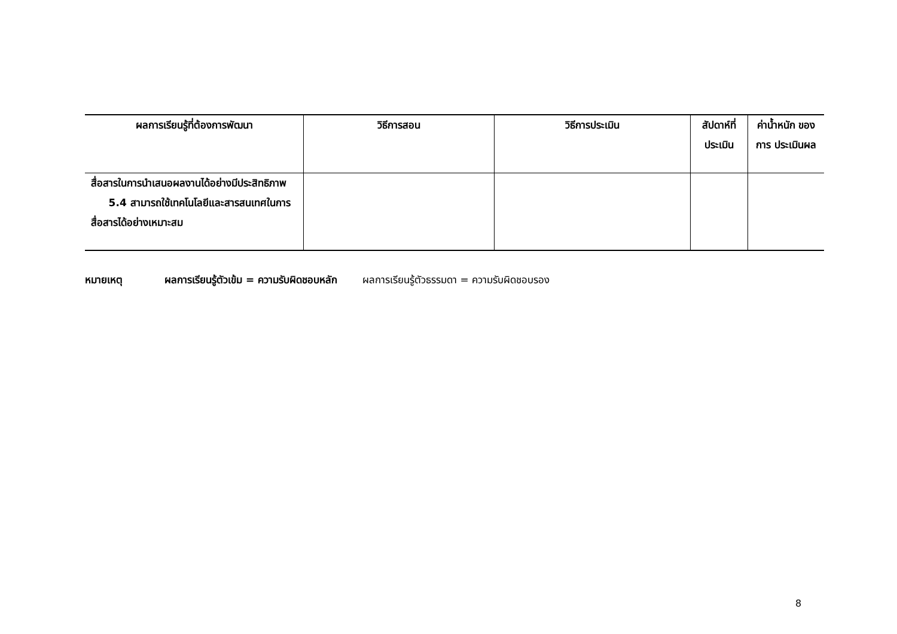| ผลการเรียนรู้ที่ต้องการพัฒนา | วิธีการสอน | วิธีการประเมิน | สัปดาห์ที่ ประเมิน | ค่าน้ำหนัก ของการ ประเมินผล |
| --- | --- | --- | --- | --- |
| สื่อสารในการนำเสนอผลงานได้อย่างมีประสิทธิภาพ 5.4 สามารถใช้เทคโนโลยีและสารสนเทศในการสื่อสารได้อย่างเหมาะสม | | | | |
หมายเหตุ ผลการเรียนรู้ตัวเข้ม = ความรับผิดชอบหลัก ผลการเรียนรู้ตัวธรรมดา = ความรับผิดชอบรอง
8